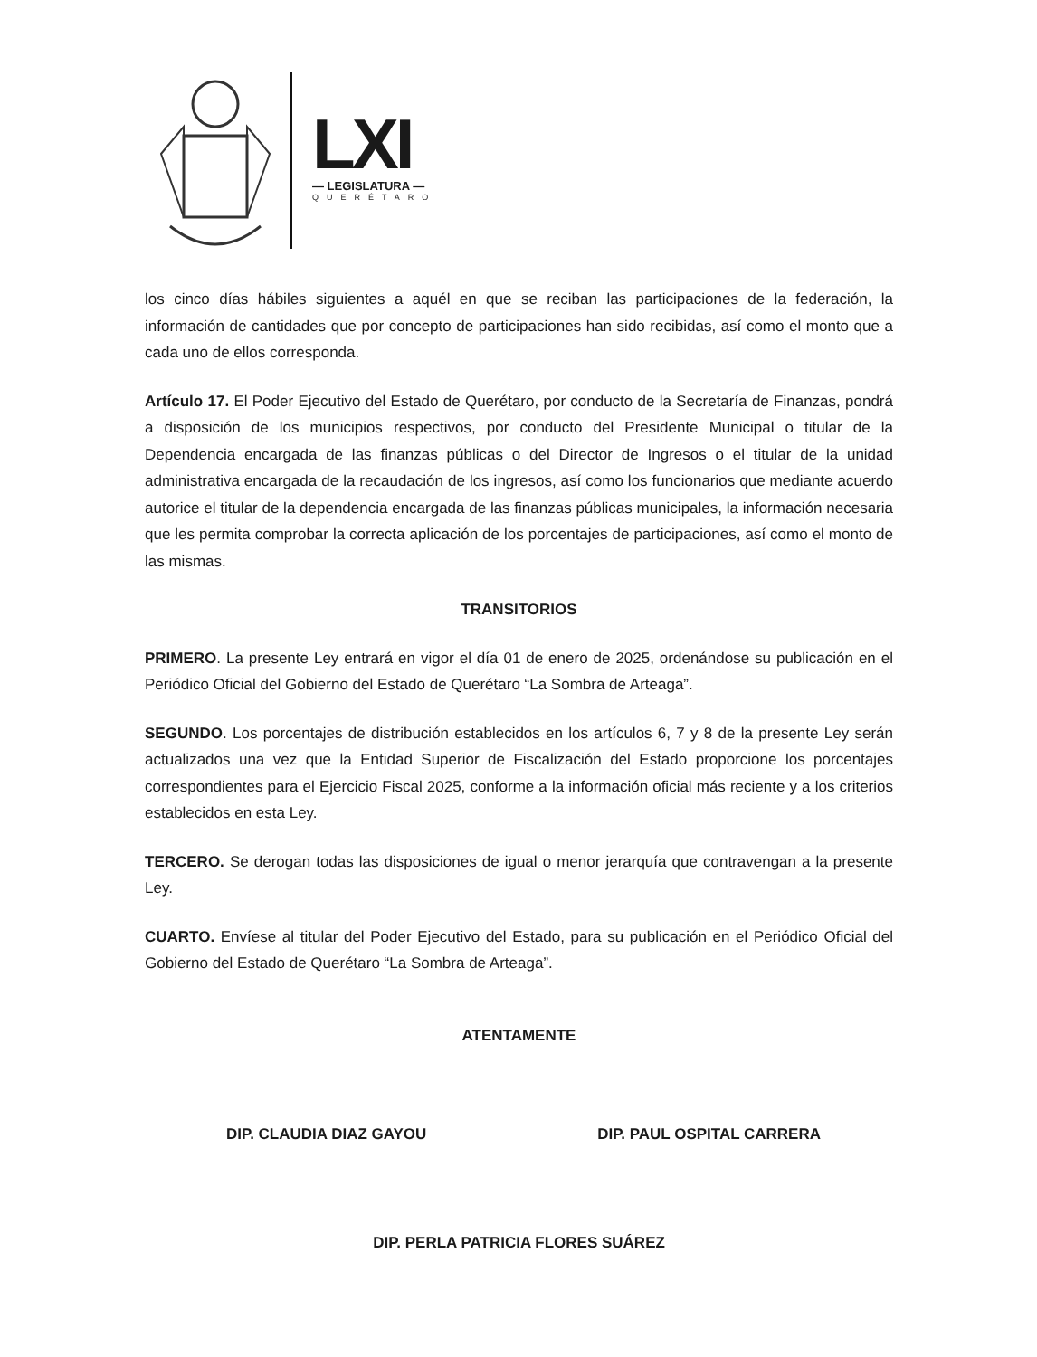LXI
— LEGISLATURA —
QUERÉTARO
los cinco días hábiles siguientes a aquél en que se reciban las participaciones de la federación, la información de cantidades que por concepto de participaciones han sido recibidas, así como el monto que a cada uno de ellos corresponda.
Artículo 17. El Poder Ejecutivo del Estado de Querétaro, por conducto de la Secretaría de Finanzas, pondrá a disposición de los municipios respectivos, por conducto del Presidente Municipal o titular de la Dependencia encargada de las finanzas públicas o del Director de Ingresos o el titular de la unidad administrativa encargada de la recaudación de los ingresos, así como los funcionarios que mediante acuerdo autorice el titular de la dependencia encargada de las finanzas públicas municipales, la información necesaria que les permita comprobar la correcta aplicación de los porcentajes de participaciones, así como el monto de las mismas.
TRANSITORIOS
PRIMERO. La presente Ley entrará en vigor el día 01 de enero de 2025, ordenándose su publicación en el Periódico Oficial del Gobierno del Estado de Querétaro “La Sombra de Arteaga”.
SEGUNDO. Los porcentajes de distribución establecidos en los artículos 6, 7 y 8 de la presente Ley serán actualizados una vez que la Entidad Superior de Fiscalización del Estado proporcione los porcentajes correspondientes para el Ejercicio Fiscal 2025, conforme a la información oficial más reciente y a los criterios establecidos en esta Ley.
TERCERO. Se derogan todas las disposiciones de igual o menor jerarquía que contravengan a la presente Ley.
CUARTO. Envíese al titular del Poder Ejecutivo del Estado, para su publicación en el Periódico Oficial del Gobierno del Estado de Querétaro “La Sombra de Arteaga”.
ATENTAMENTE
DIP. CLAUDIA DIAZ GAYOU DIP. PAUL OSPITAL CARRERA
DIP. PERLA PATRICIA FLORES SUÁREZ